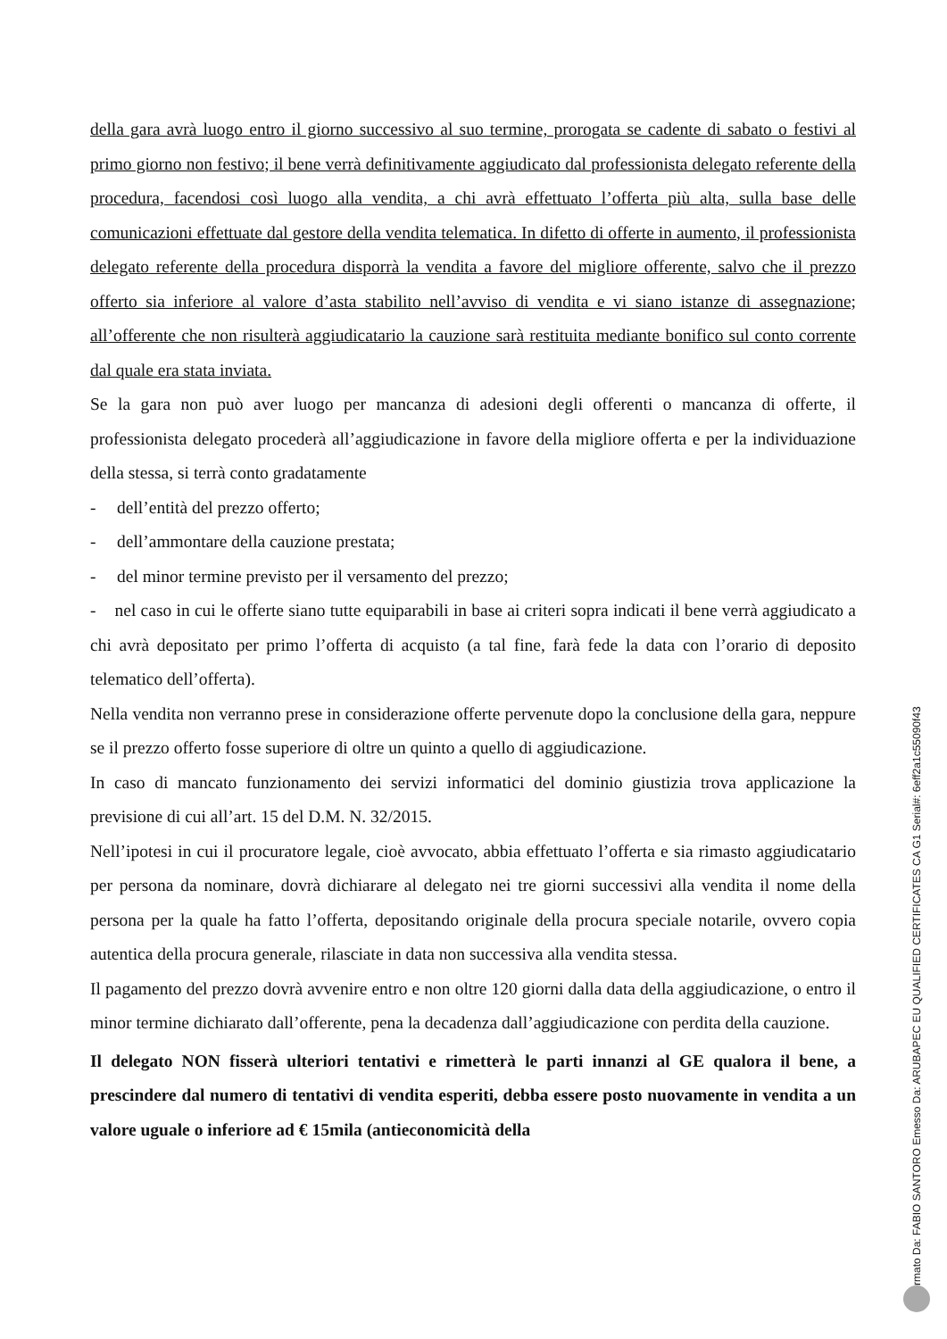della gara avrà luogo entro il giorno successivo al suo termine, prorogata se cadente di sabato o festivi al primo giorno non festivo; il bene verrà definitivamente aggiudicato dal professionista delegato referente della procedura, facendosi così luogo alla vendita, a chi avrà effettuato l’offerta più alta, sulla base delle comunicazioni effettuate dal gestore della vendita telematica. In difetto di offerte in aumento, il professionista delegato referente della procedura disporrà la vendita a favore del migliore offerente, salvo che il prezzo offerto sia inferiore al valore d’asta stabilito nell’avviso di vendita e vi siano istanze di assegnazione; all’offerente che non risulterà aggiudicatario la cauzione sarà restituita mediante bonifico sul conto corrente dal quale era stata inviata.
Se la gara non può aver luogo per mancanza di adesioni degli offerenti o mancanza di offerte, il professionista delegato procederà all’aggiudicazione in favore della migliore offerta e per la individuazione della stessa, si terrà conto gradatamente
- dell’entità del prezzo offerto;
- dell’ammontare della cauzione prestata;
- del minor termine previsto per il versamento del prezzo;
- nel caso in cui le offerte siano tutte equiparabili in base ai criteri sopra indicati il bene verrà aggiudicato a chi avrà depositato per primo l’offerta di acquisto (a tal fine, farà fede la data con l’orario di deposito telematico dell’offerta).
Nella vendita non verranno prese in considerazione offerte pervenute dopo la conclusione della gara, neppure se il prezzo offerto fosse superiore di oltre un quinto a quello di aggiudicazione.
In caso di mancato funzionamento dei servizi informatici del dominio giustizia trova applicazione la previsione di cui all’art. 15 del D.M. N. 32/2015.
Nell’ipotesi in cui il procuratore legale, cioè avvocato, abbia effettuato l’offerta e sia rimasto aggiudicatario per persona da nominare, dovrà dichiarare al delegato nei tre giorni successivi alla vendita il nome della persona per la quale ha fatto l’offerta, depositando originale della procura speciale notarile, ovvero copia autentica della procura generale, rilasciate in data non successiva alla vendita stessa.
Il pagamento del prezzo dovrà avvenire entro e non oltre 120 giorni dalla data della aggiudicazione, o entro il minor termine dichiarato dall’offerente, pena la decadenza dall’aggiudicazione con perdita della cauzione.
Il delegato NON fisserà ulteriori tentativi e rimetterà le parti innanzi al GE qualora il bene, a prescindere dal numero di tentativi di vendita esperiti, debba essere posto nuovamente in vendita a un valore uguale o inferiore ad € 15mila (antieconomicità della
Firmato Da: FABIO SANTORO Emesso Da: ARUBAPEC EU QUALIFIED CERTIFICATES CA G1 Serial#: 6eff2a1c55090f43